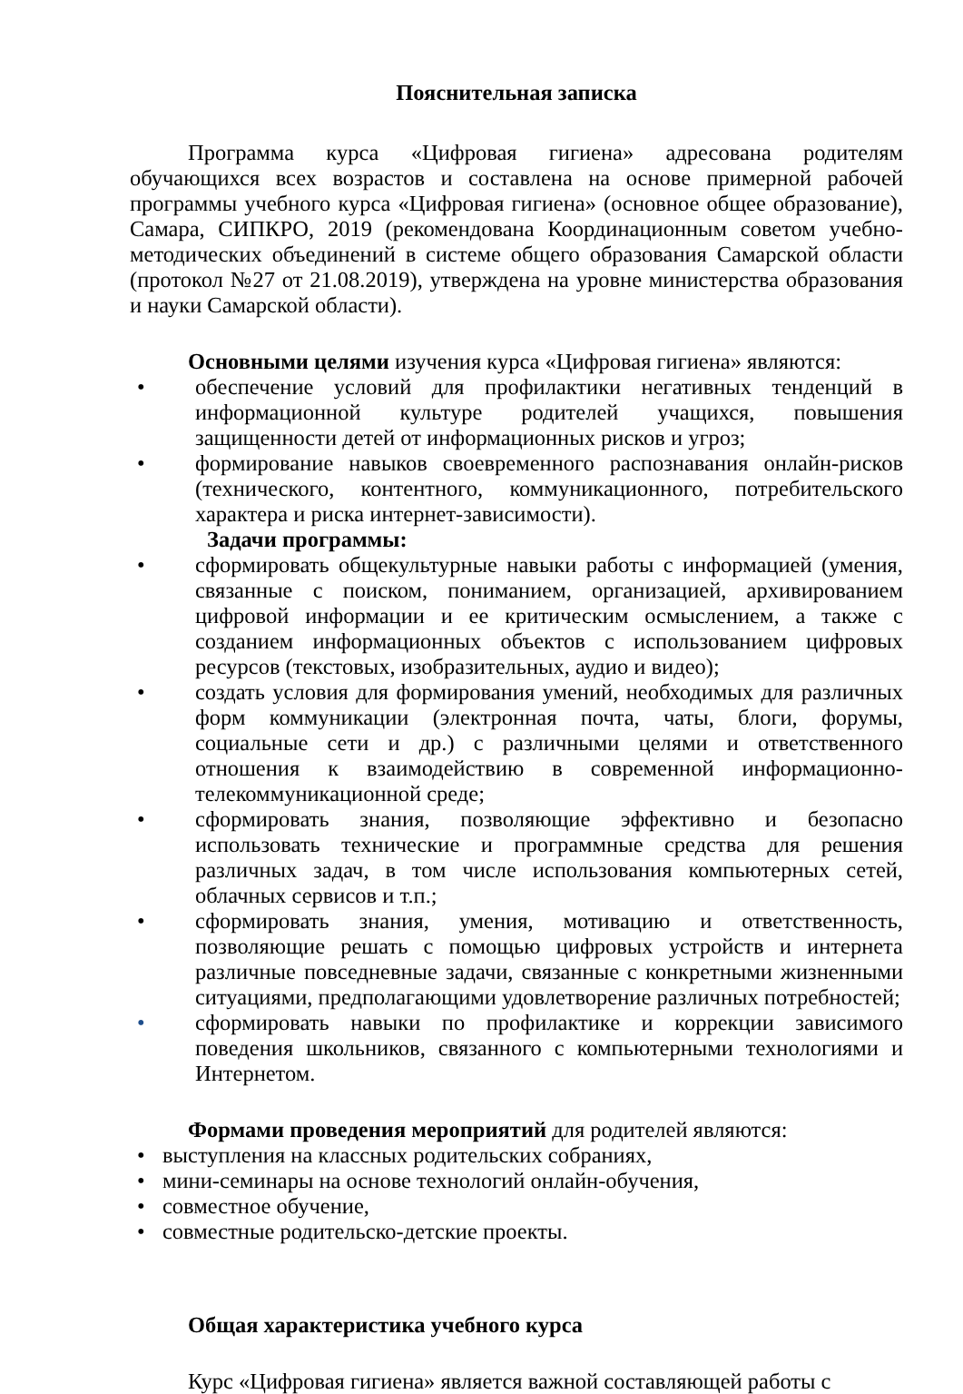Пояснительная записка
Программа курса «Цифровая гигиена» адресована родителям обучающихся всех возрастов и составлена на основе примерной рабочей программы учебного курса «Цифровая гигиена» (основное общее образование), Самара, СИПКРО, 2019 (рекомендована Координационным советом учебно-методических объединений в системе общего образования Самарской области (протокол №27 от 21.08.2019), утверждена на уровне министерства образования и науки Самарской области).
Основными целями изучения курса «Цифровая гигиена» являются:
• обеспечение условий для профилактики негативных тенденций в информационной культуре родителей учащихся, повышения защищенности детей от информационных рисков и угроз;
• формирование навыков своевременного распознавания онлайн-рисков (технического, контентного, коммуникационного, потребительского характера и риска интернет-зависимости).
Задачи программы:
• сформировать общекультурные навыки работы с информацией (умения, связанные с поиском, пониманием, организацией, архивированием цифровой информации и ее критическим осмыслением, а также с созданием информационных объектов с использованием цифровых ресурсов (текстовых, изобразительных, аудио и видео);
• создать условия для формирования умений, необходимых для различных форм коммуникации (электронная почта, чаты, блоги, форумы, социальные сети и др.) с различными целями и ответственного отношения к взаимодействию в современной информационно-телекоммуникационной среде;
• сформировать знания, позволяющие эффективно и безопасно использовать технические и программные средства для решения различных задач, в том числе использования компьютерных сетей, облачных сервисов и т.п.;
• сформировать знания, умения, мотивацию и ответственность, позволяющие решать с помощью цифровых устройств и интернета различные повседневные задачи, связанные с конкретными жизненными ситуациями, предполагающими удовлетворение различных потребностей;
• сформировать навыки по профилактике и коррекции зависимого поведения школьников, связанного с компьютерными технологиями и Интернетом.
Формами проведения мероприятий для родителей являются:
• выступления на классных родительских собраниях,
• мини-семинары на основе технологий онлайн-обучения,
• совместное обучение,
• совместные родительско-детские проекты.
Общая характеристика учебного курса
Курс «Цифровая гигиена» является важной составляющей работы с